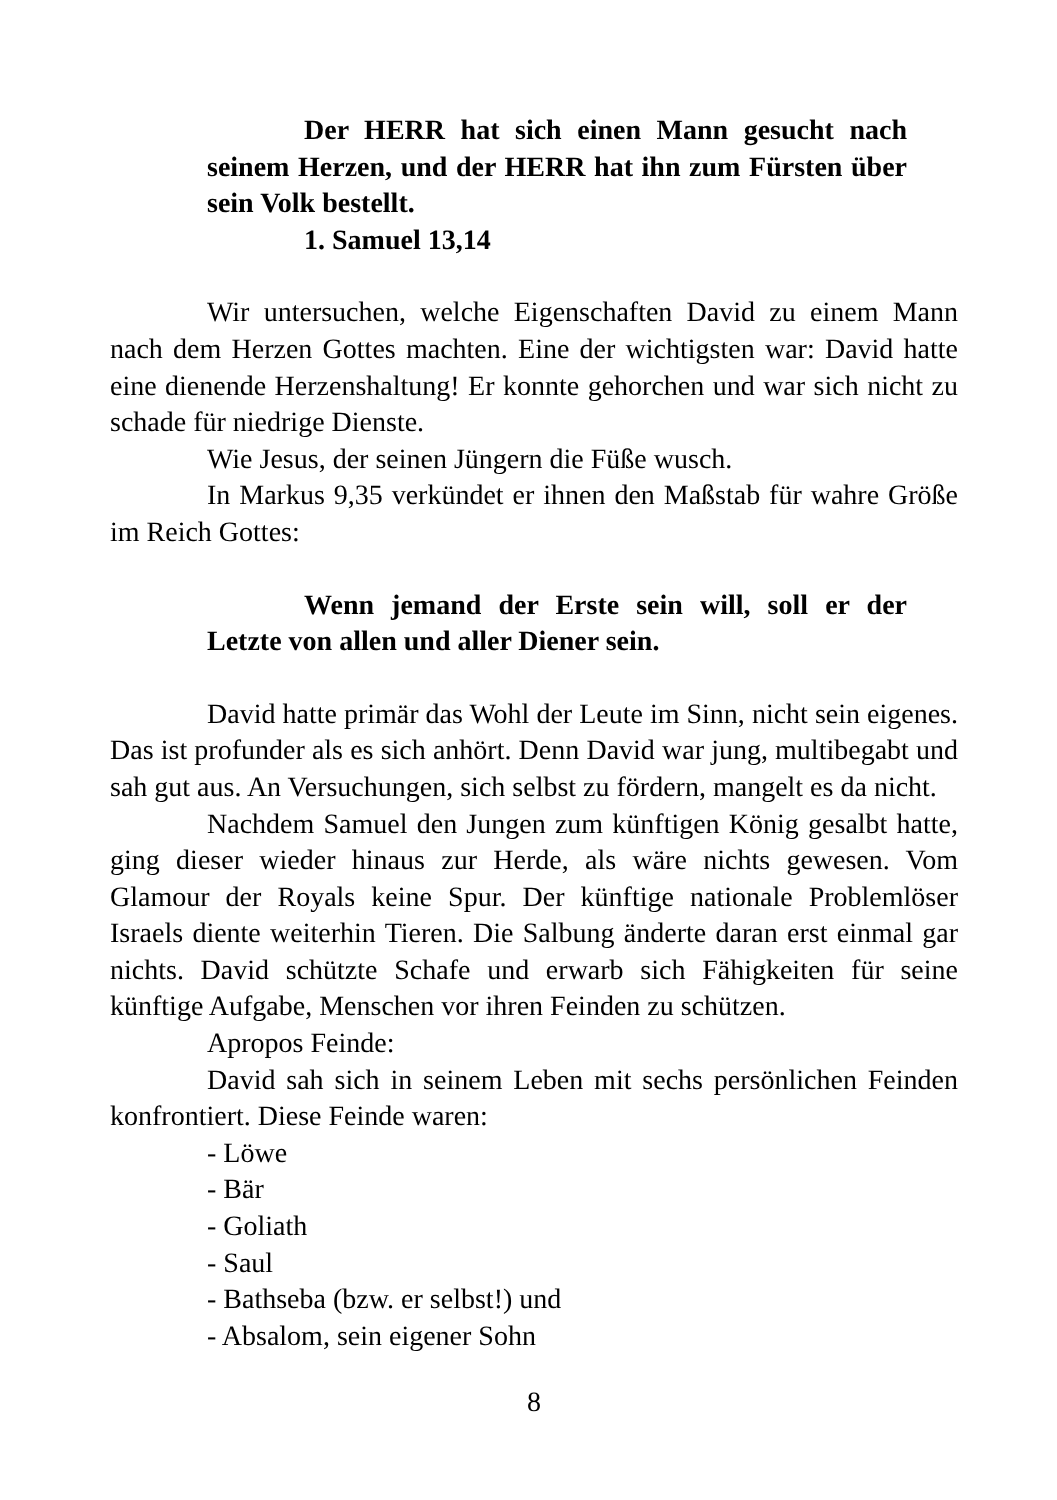Der HERR hat sich einen Mann gesucht nach seinem Herzen, und der HERR hat ihn zum Fürsten über sein Volk bestellt.
1. Samuel 13,14
Wir untersuchen, welche Eigenschaften David zu einem Mann nach dem Herzen Gottes machten. Eine der wichtigsten war: David hatte eine dienende Herzenshaltung! Er konnte gehorchen und war sich nicht zu schade für niedrige Dienste.
Wie Jesus, der seinen Jüngern die Füße wusch.
In Markus 9,35 verkündet er ihnen den Maßstab für wahre Größe im Reich Gottes:
Wenn jemand der Erste sein will, soll er der Letzte von allen und aller Diener sein.
David hatte primär das Wohl der Leute im Sinn, nicht sein eigenes. Das ist profunder als es sich anhört. Denn David war jung, multibegabt und sah gut aus. An Versuchungen, sich selbst zu fördern, mangelt es da nicht.
Nachdem Samuel den Jungen zum künftigen König gesalbt hatte, ging dieser wieder hinaus zur Herde, als wäre nichts gewesen. Vom Glamour der Royals keine Spur. Der künftige nationale Problemlöser Israels diente weiterhin Tieren. Die Salbung änderte daran erst einmal gar nichts. David schützte Schafe und erwarb sich Fähigkeiten für seine künftige Aufgabe, Menschen vor ihren Feinden zu schützen.
Apropos Feinde:
David sah sich in seinem Leben mit sechs persönlichen Feinden konfrontiert. Diese Feinde waren:
- Löwe
- Bär
- Goliath
- Saul
- Bathseba (bzw. er selbst!) und
- Absalom, sein eigener Sohn
8